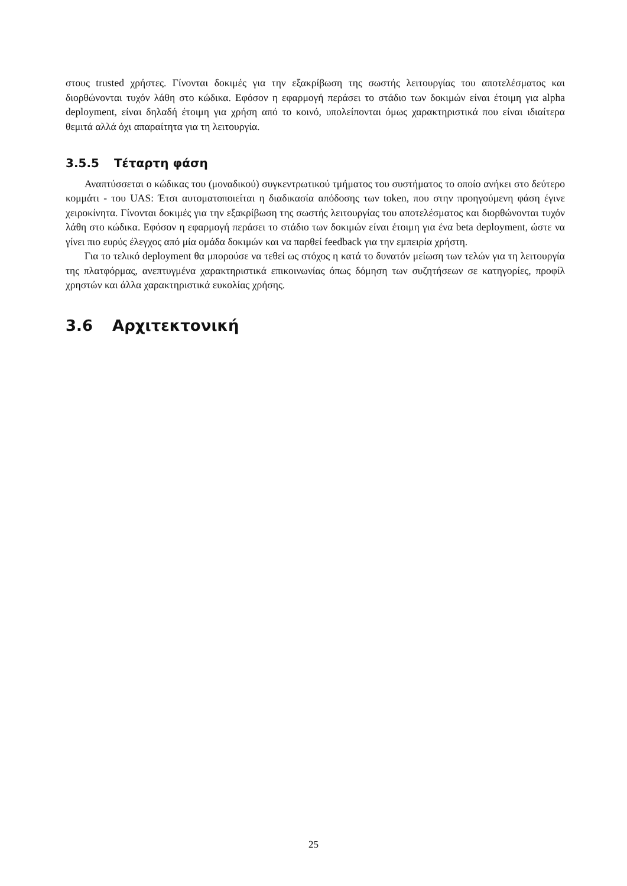στους trusted χρήστες. Γίνονται δοκιμές για την εξακρίβωση της σωστής λειτουργίας του αποτελέσματος και διορθώνονται τυχόν λάθη στο κώδικα. Εφόσον η εφαρμογή περάσει το στάδιο των δοκιμών είναι έτοιμη για alpha deployment, είναι δηλαδή έτοιμη για χρήση από το κοινό, υπολείπονται όμως χαρακτηριστικά που είναι ιδιαίτερα θεμιτά αλλά όχι απαραίτητα για τη λειτουργία.
3.5.5 Τέταρτη φάση
Αναπτύσσεται ο κώδικας του (μοναδικού) συγκεντρωτικού τμήματος του συστήματος το οποίο ανήκει στο δεύτερο κομμάτι - του UAS: Έτσι αυτοματοποιείται η διαδικασία απόδοσης των token, που στην προηγούμενη φάση έγινε χειροκίνητα. Γίνονται δοκιμές για την εξακρίβωση της σωστής λειτουργίας του αποτελέσματος και διορθώνονται τυχόν λάθη στο κώδικα. Εφόσον η εφαρμογή περάσει το στάδιο των δοκιμών είναι έτοιμη για ένα beta deployment, ώστε να γίνει πιο ευρύς έλεγχος από μία ομάδα δοκιμών και να παρθεί feedback για την εμπειρία χρήστη.
Για το τελικό deployment θα μπορούσε να τεθεί ως στόχος η κατά το δυνατόν μείωση των τελών για τη λειτουργία της πλατφόρμας, ανεπτυγμένα χαρακτηριστικά επικοινωνίας όπως δόμηση των συζητήσεων σε κατηγορίες, προφίλ χρηστών και άλλα χαρακτηριστικά ευκολίας χρήσης.
3.6 Αρχιτεκτονική
25